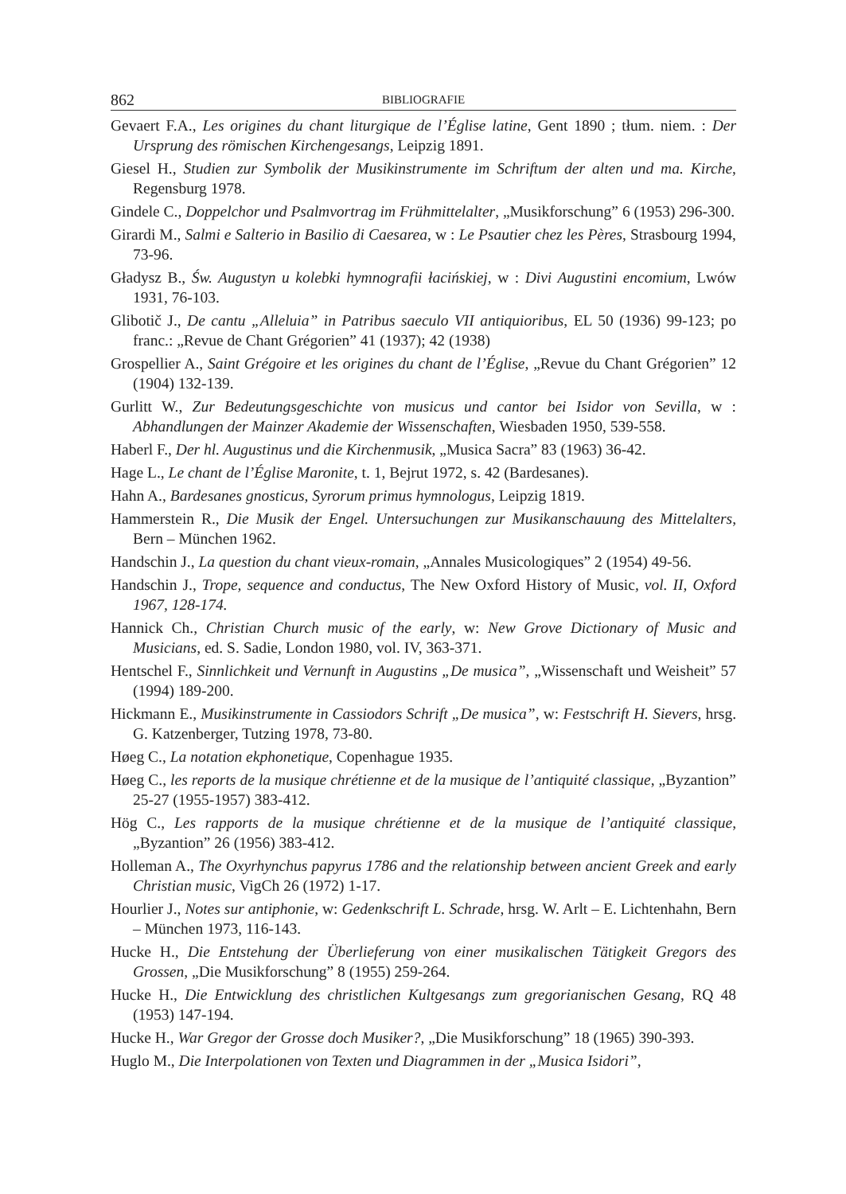862 BIBLIOGRAFIE
Gevaert F.A., Les origines du chant liturgique de l’Église latine, Gent 1890 ; tłum. niem. : Der Ursprung des römischen Kirchengesangs, Leipzig 1891.
Giesel H., Studien zur Symbolik der Musikinstrumente im Schriftum der alten und ma. Kirche, Regensburg 1978.
Gindele C., Doppelchor und Psalmvortrag im Frühmittelalter, „Musikforschung” 6 (1953) 296-300.
Girardi M., Salmi e Salterio in Basilio di Caesarea, w : Le Psautier chez les Pères, Strasbourg 1994, 73-96.
Gładysz B., Św. Augustyn u kolebki hymnografii łacińskiej, w : Divi Augustini encomium, Lwów 1931, 76-103.
Glibotič J., De cantu „Alleluia” in Patribus saeculo VII antiquioribus, EL 50 (1936) 99-123; po franc.: „Revue de Chant Grégorien” 41 (1937); 42 (1938)
Grospellier A., Saint Grégoire et les origines du chant de l’Église, „Revue du Chant Grégorien” 12 (1904) 132-139.
Gurlitt W., Zur Bedeutungsgeschichte von musicus und cantor bei Isidor von Sevilla, w : Abhandlungen der Mainzer Akademie der Wissenschaften, Wiesbaden 1950, 539-558.
Haberl F., Der hl. Augustinus und die Kirchenmusik, „Musica Sacra” 83 (1963) 36-42.
Hage L., Le chant de l’Église Maronite, t. 1, Bejrut 1972, s. 42 (Bardesanes).
Hahn A., Bardesanes gnosticus, Syrorum primus hymnologus, Leipzig 1819.
Hammerstein R., Die Musik der Engel. Untersuchungen zur Musikanschauung des Mittelalters, Bern – München 1962.
Handschin J., La question du chant vieux-romain, „Annales Musicologiques” 2 (1954) 49-56.
Handschin J., Trope, sequence and conductus, The New Oxford History of Music, vol. II, Oxford 1967, 128-174.
Hannick Ch., Christian Church music of the early, w: New Grove Dictionary of Music and Musicians, ed. S. Sadie, London 1980, vol. IV, 363-371.
Hentschel F., Sinnlichkeit und Vernunft in Augustins „De musica”, „Wissenschaft und Weisheit” 57 (1994) 189-200.
Hickmann E., Musikinstrumente in Cassiodors Schrift „De musica”, w: Festschrift H. Sievers, hrsg. G. Katzenberger, Tutzing 1978, 73-80.
Høeg C., La notation ekphonetique, Copenhague 1935.
Høeg C., les reports de la musique chrétienne et de la musique de l’antiquité classique, „Byzantion” 25-27 (1955-1957) 383-412.
Hög C., Les rapports de la musique chrétienne et de la musique de l’antiquité classique, „Byzantion” 26 (1956) 383-412.
Holleman A., The Oxyrhynchus papyrus 1786 and the relationship between ancient Greek and early Christian music, VigCh 26 (1972) 1-17.
Hourlier J., Notes sur antiphonie, w: Gedenkschrift L. Schrade, hrsg. W. Arlt – E. Lichtenhahn, Bern – München 1973, 116-143.
Hucke H., Die Entstehung der Überlieferung von einer musikalischen Tätigkeit Gregors des Grossen, „Die Musikforschung” 8 (1955) 259-264.
Hucke H., Die Entwicklung des christlichen Kultgesangs zum gregorianischen Gesang, RQ 48 (1953) 147-194.
Hucke H., War Gregor der Grosse doch Musiker?, „Die Musikforschung” 18 (1965) 390-393.
Huglo M., Die Interpolationen von Texten und Diagrammen in der „Musica Isidori”,